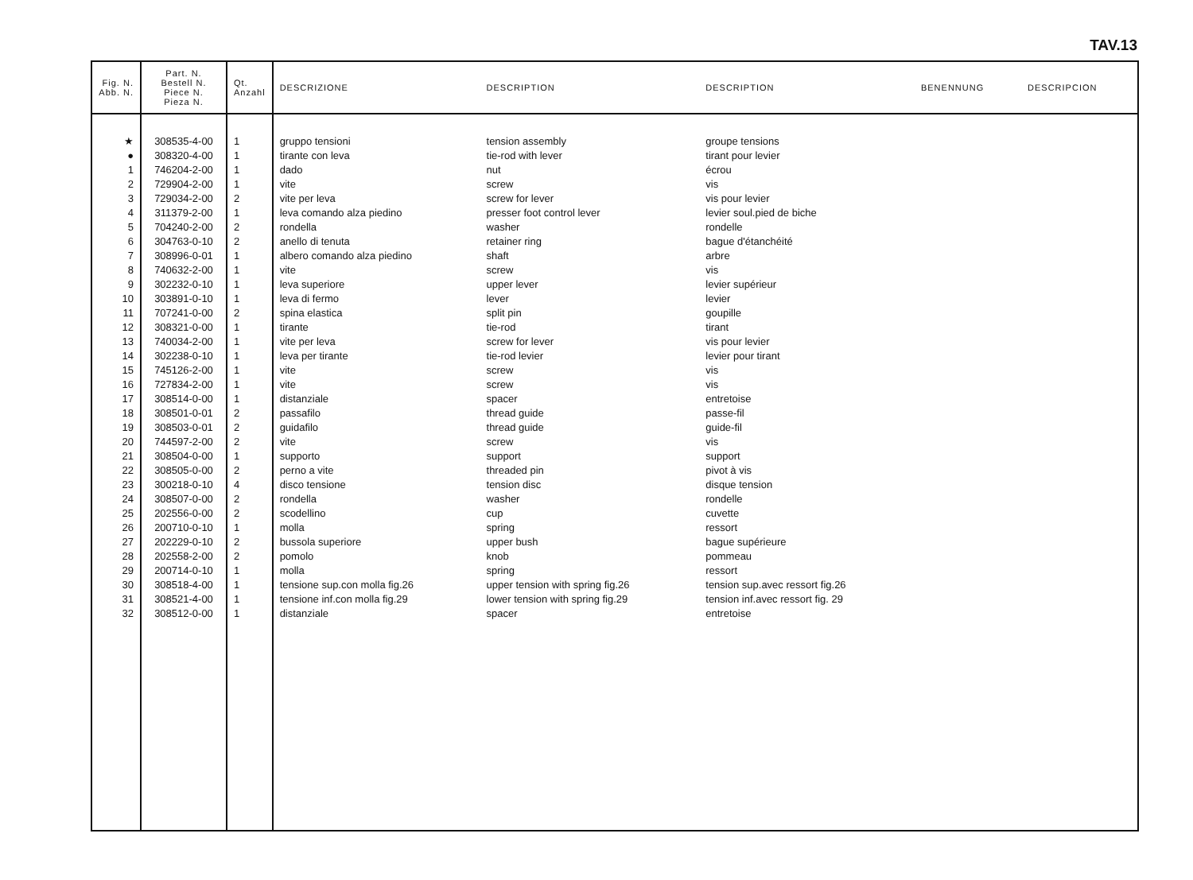TAV.13
| Fig. N. Abb. N. | Part. N. Bestell N. Piece N. Pieza N. | Qt. Anzahl | DESCRIZIONE | DESCRIPTION | DESCRIPTION | BENENNUNG | DESCRIPCION |
| --- | --- | --- | --- | --- | --- | --- | --- |
| ★ | 308535-4-00 | 1 | gruppo tensioni | tension assembly | groupe tensions | | |
| ● | 308320-4-00 | 1 | tirante con leva | tie-rod with lever | tirant pour levier | | |
| 1 | 746204-2-00 | 1 | dado | nut | écrou | | |
| 2 | 729904-2-00 | 1 | vite | screw | vis | | |
| 3 | 729034-2-00 | 2 | vite per leva | screw for lever | vis pour levier | | |
| 4 | 311379-2-00 | 1 | leva comando alza piedino | presser foot control lever | levier soul.pied de biche | | |
| 5 | 704240-2-00 | 2 | rondella | washer | rondelle | | |
| 6 | 304763-0-10 | 2 | anello di tenuta | retainer ring | bague d'étanchéité | | |
| 7 | 308996-0-01 | 1 | albero comando alza piedino | shaft | arbre | | |
| 8 | 740632-2-00 | 1 | vite | screw | vis | | |
| 9 | 302232-0-10 | 1 | leva superiore | upper lever | levier supérieur | | |
| 10 | 303891-0-10 | 1 | leva di fermo | lever | levier | | |
| 11 | 707241-0-00 | 2 | spina elastica | split pin | goupille | | |
| 12 | 308321-0-00 | 1 | tirante | tie-rod | tirant | | |
| 13 | 740034-2-00 | 1 | vite per leva | screw for lever | vis pour levier | | |
| 14 | 302238-0-10 | 1 | leva per tirante | tie-rod levier | levier pour tirant | | |
| 15 | 745126-2-00 | 1 | vite | screw | vis | | |
| 16 | 727834-2-00 | 1 | vite | screw | vis | | |
| 17 | 308514-0-00 | 1 | distanziale | spacer | entretoise | | |
| 18 | 308501-0-01 | 2 | passafilo | thread guide | passe-fil | | |
| 19 | 308503-0-01 | 2 | guidafilo | thread guide | guide-fil | | |
| 20 | 744597-2-00 | 2 | vite | screw | vis | | |
| 21 | 308504-0-00 | 1 | supporto | support | support | | |
| 22 | 308505-0-00 | 2 | perno a vite | threaded pin | pivot à vis | | |
| 23 | 300218-0-10 | 4 | disco tensione | tension disc | disque tension | | |
| 24 | 308507-0-00 | 2 | rondella | washer | rondelle | | |
| 25 | 202556-0-00 | 2 | scodellino | cup | cuvette | | |
| 26 | 200710-0-10 | 1 | molla | spring | ressort | | |
| 27 | 202229-0-10 | 2 | bussola superiore | upper bush | bague supérieure | | |
| 28 | 202558-2-00 | 2 | pomolo | knob | pommeau | | |
| 29 | 200714-0-10 | 1 | molla | spring | ressort | | |
| 30 | 308518-4-00 | 1 | tensione sup.con molla fig.26 | upper tension with spring fig.26 | tension sup.avec ressort fig.26 | | |
| 31 | 308521-4-00 | 1 | tensione inf.con molla fig.29 | lower tension with spring fig.29 | tension inf.avec ressort fig. 29 | | |
| 32 | 308512-0-00 | 1 | distanziale | spacer | entretoise | | |